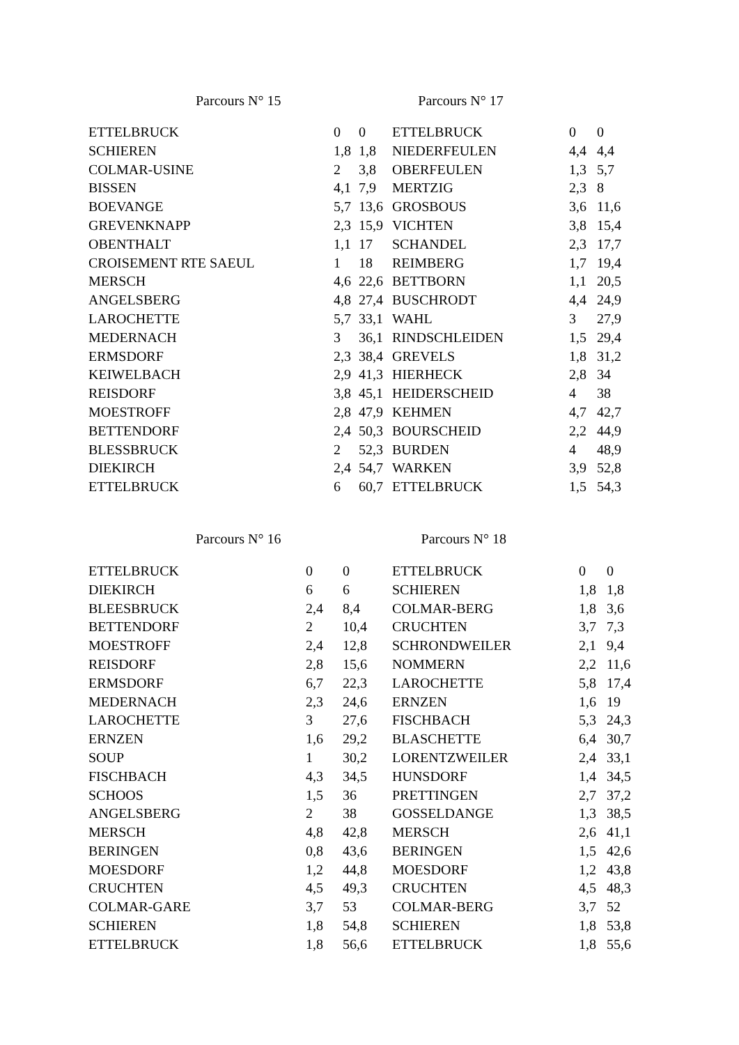Parcours N° 15 Parcours N° 17
| ETTELBRUCK | 0 | 0 | ETTELBRUCK | 0 | 0 |
| SCHIEREN | 1,8 | 1,8 | NIEDERFEULEN | 4,4 | 4,4 |
| COLMAR-USINE | 2 | 3,8 | OBERFEULEN | 1,3 | 5,7 |
| BISSEN | 4,1 | 7,9 | MERTZIG | 2,3 | 8 |
| BOEVANGE | 5,7 | 13,6 | GROSBOUS | 3,6 | 11,6 |
| GREVENKNAPP | 2,3 | 15,9 | VICHTEN | 3,8 | 15,4 |
| OBENTHALT | 1,1 | 17 | SCHANDEL | 2,3 | 17,7 |
| CROISEMENT RTE SAEUL | 1 | 18 | REIMBERG | 1,7 | 19,4 |
| MERSCH | 4,6 | 22,6 | BETTBORN | 1,1 | 20,5 |
| ANGELSBERG | 4,8 | 27,4 | BUSCHRODT | 4,4 | 24,9 |
| LAROCHETTE | 5,7 | 33,1 | WAHL | 3 | 27,9 |
| MEDERNACH | 3 | 36,1 | RINDSCHLEIDEN | 1,5 | 29,4 |
| ERMSDORF | 2,3 | 38,4 | GREVELS | 1,8 | 31,2 |
| KEIWELBACH | 2,9 | 41,3 | HIERHECK | 2,8 | 34 |
| REISDORF | 3,8 | 45,1 | HEIDERSCHEID | 4 | 38 |
| MOESTROFF | 2,8 | 47,9 | KEHMEN | 4,7 | 42,7 |
| BETTENDORF | 2,4 | 50,3 | BOURSCHEID | 2,2 | 44,9 |
| BLESSBRUCK | 2 | 52,3 | BURDEN | 4 | 48,9 |
| DIEKIRCH | 2,4 | 54,7 | WARKEN | 3,9 | 52,8 |
| ETTELBRUCK | 6 | 60,7 | ETTELBRUCK | 1,5 | 54,3 |
Parcours N° 16 Parcours N° 18
| ETTELBRUCK | 0 | 0 | ETTELBRUCK | 0 | 0 |
| DIEKIRCH | 6 | 6 | SCHIEREN | 1,8 | 1,8 |
| BLEESBRUCK | 2,4 | 8,4 | COLMAR-BERG | 1,8 | 3,6 |
| BETTENDORF | 2 | 10,4 | CRUCHTEN | 3,7 | 7,3 |
| MOESTROFF | 2,4 | 12,8 | SCHRONDWEILER | 2,1 | 9,4 |
| REISDORF | 2,8 | 15,6 | NOMMERN | 2,2 | 11,6 |
| ERMSDORF | 6,7 | 22,3 | LAROCHETTE | 5,8 | 17,4 |
| MEDERNACH | 2,3 | 24,6 | ERNZEN | 1,6 | 19 |
| LAROCHETTE | 3 | 27,6 | FISCHBACH | 5,3 | 24,3 |
| ERNZEN | 1,6 | 29,2 | BLASCHETTE | 6,4 | 30,7 |
| SOUP | 1 | 30,2 | LORENTZWEILER | 2,4 | 33,1 |
| FISCHBACH | 4,3 | 34,5 | HUNSDORF | 1,4 | 34,5 |
| SCHOOS | 1,5 | 36 | PRETTINGEN | 2,7 | 37,2 |
| ANGELSBERG | 2 | 38 | GOSSELDANGE | 1,3 | 38,5 |
| MERSCH | 4,8 | 42,8 | MERSCH | 2,6 | 41,1 |
| BERINGEN | 0,8 | 43,6 | BERINGEN | 1,5 | 42,6 |
| MOESDORF | 1,2 | 44,8 | MOESDORF | 1,2 | 43,8 |
| CRUCHTEN | 4,5 | 49,3 | CRUCHTEN | 4,5 | 48,3 |
| COLMAR-GARE | 3,7 | 53 | COLMAR-BERG | 3,7 | 52 |
| SCHIEREN | 1,8 | 54,8 | SCHIEREN | 1,8 | 53,8 |
| ETTELBRUCK | 1,8 | 56,6 | ETTELBRUCK | 1,8 | 55,6 |